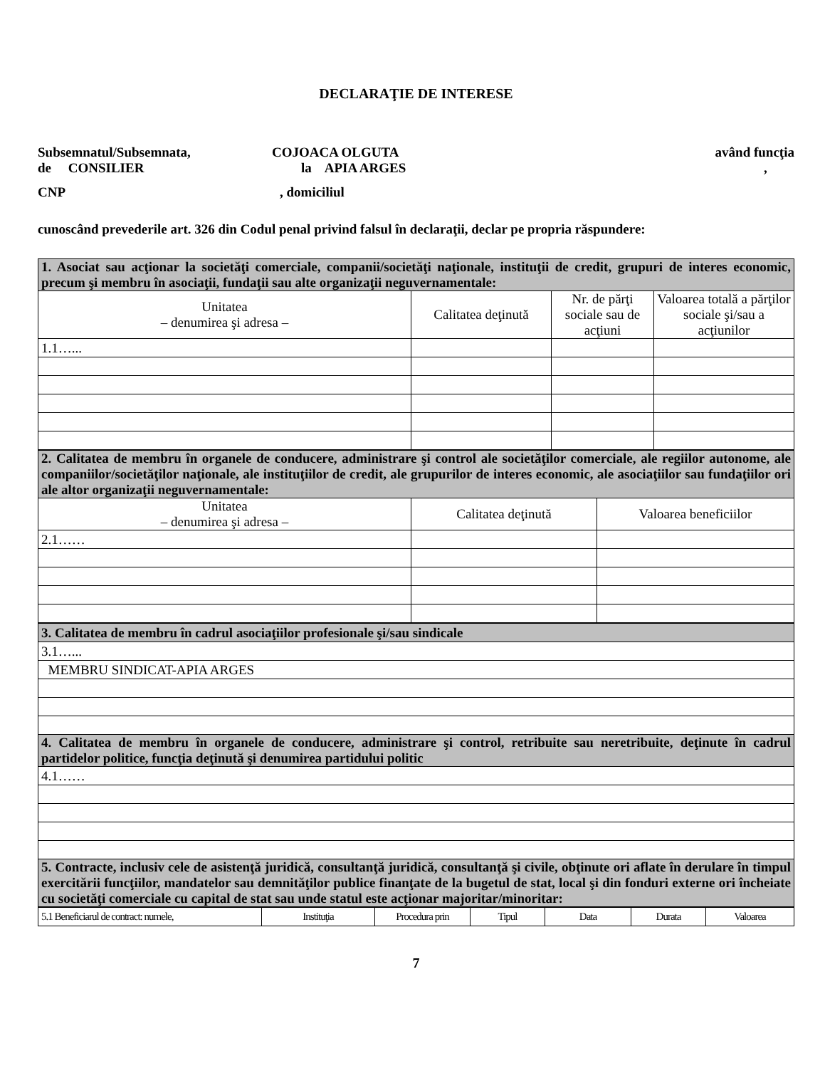DECLARAŢIE DE INTERESE
Subsemnatul/Subsemnata, COJOACA OLGUTA având funcţia
de CONSILIER la APIA ARGES,
CNP, domiciliul
cunoscând prevederile art. 326 din Codul penal privind falsul în declaraţii, declar pe propria răspundere:
| 1. Asociat sau acţionar la societăţi comerciale, companii/societăţi naţionale, instituţii de credit, grupuri de interes economic, precum şi membru în asociaţii, fundaţii sau alte organizaţii neguvernamentale: | | | |
| Unitatea – denumirea şi adresa – | Calitatea deţinută | Nr. de părţi sociale sau de acţiuni | Valoarea totală a părţilor sociale şi/sau a acţiunilor |
| 1.1…... | | | |
| 2. Calitatea de membru în organele de conducere, administrare şi control ale societăţilor comerciale, ale regiilor autonome, ale companiilor/societăţilor naţionale, ale instituţiilor de credit, ale grupurilor de interes economic, ale asociaţiilor sau fundaţiilor ori ale altor organizaţii neguvernamentale: | | |
| Unitatea – denumirea şi adresa – | Calitatea deţinută | Valoarea beneficiilor |
| 2.1…… | | |
| 3. Calitatea de membru în cadrul asociaţiilor profesionale şi/sau sindicale |
| 3.1…... |
| MEMBRU SINDICAT-APIA ARGES |
| 4. Calitatea de membru în organele de conducere, administrare şi control, retribuite sau neretribuite, deţinute în cadrul partidelor politice, funcţia deţinută şi denumirea partidului politic |
| 4.1…… |
| 5. Contracte, inclusiv cele de asistenţă juridică, consultanţă juridică, consultanţă şi civile, obţinute ori aflate în derulare în timpul exercitării funcţiilor, mandatelor sau demnităţilor publice finanţate de la bugetul de stat, local şi din fonduri externe ori încheiate cu societăţi comerciale cu capital de stat sau unde statul este acţionar majoritar/minoritar: |
| 5.1 Beneficiarul de contract: numele, | Instituţia | Procedura prin | Tipul | Data | Durata | Valoarea |
7